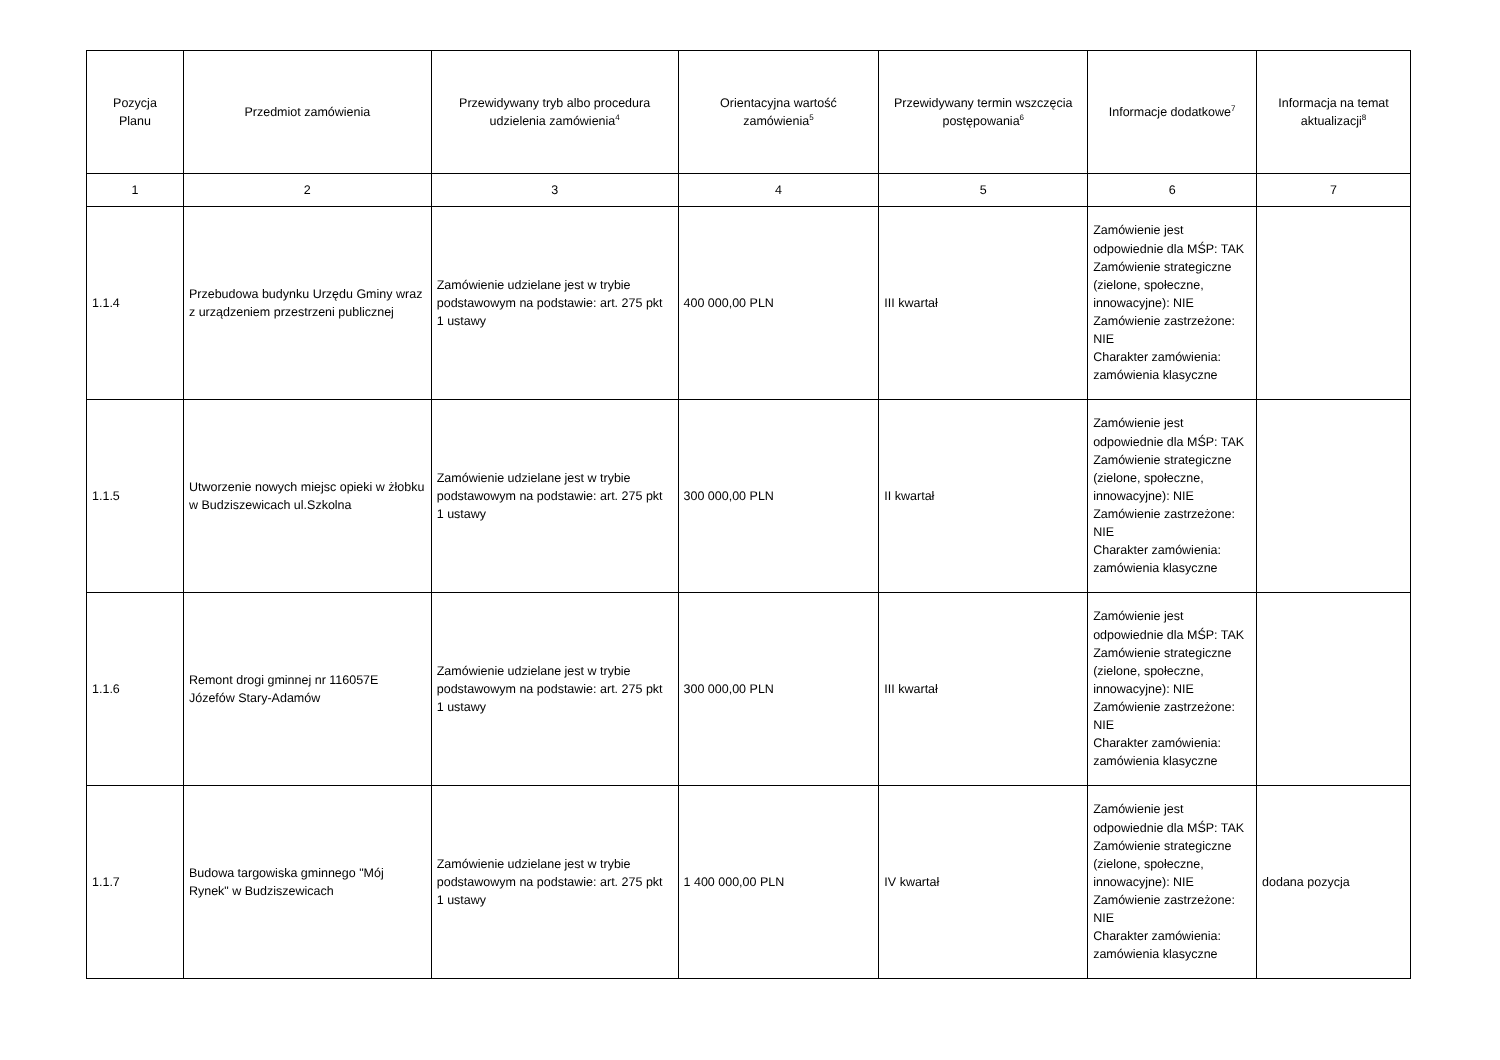| Pozycja Planu | Przedmiot zamówienia | Przewidywany tryb albo procedura udzielenia zamówienia<sup>4</sup> | Orientacyjna wartość zamówienia<sup>5</sup> | Przewidywany termin wszczęcia postępowania<sup>6</sup> | Informacje dodatkowe<sup>7</sup> | Informacja na temat aktualizacji<sup>8</sup> |
| --- | --- | --- | --- | --- | --- | --- |
| 1 | 2 | 3 | 4 | 5 | 6 | 7 |
| 1.1.4 | Przebudowa budynku Urzędu Gminy wraz z urządzeniem przestrzeni publicznej | Zamówienie udzielane jest w trybie podstawowym na podstawie: art. 275 pkt 1 ustawy | 400 000,00 PLN | III kwartał | Zamówienie jest odpowiednie dla MŚP: TAK Zamówienie strategiczne (zielone, społeczne, innowacyjne): NIE Zamówienie zastrzeżone: NIE Charakter zamówienia: zamówienia klasyczne | |
| 1.1.5 | Utworzenie nowych miejsc opieki w żłobku w Budziszewicach ul.Szkolna | Zamówienie udzielane jest w trybie podstawowym na podstawie: art. 275 pkt 1 ustawy | 300 000,00 PLN | II kwartał | Zamówienie jest odpowiednie dla MŚP: TAK Zamówienie strategiczne (zielone, społeczne, innowacyjne): NIE Zamówienie zastrzeżone: NIE Charakter zamówienia: zamówienia klasyczne | |
| 1.1.6 | Remont drogi gminnej nr 116057E Józefów Stary-Adamów | Zamówienie udzielane jest w trybie podstawowym na podstawie: art. 275 pkt 1 ustawy | 300 000,00 PLN | III kwartał | Zamówienie jest odpowiednie dla MŚP: TAK Zamówienie strategiczne (zielone, społeczne, innowacyjne): NIE Zamówienie zastrzeżone: NIE Charakter zamówienia: zamówienia klasyczne | |
| 1.1.7 | Budowa targowiska gminnego "Mój Rynek" w Budziszewicach | Zamówienie udzielane jest w trybie podstawowym na podstawie: art. 275 pkt 1 ustawy | 1 400 000,00 PLN | IV kwartał | Zamówienie jest odpowiednie dla MŚP: TAK Zamówienie strategiczne (zielone, społeczne, innowacyjne): NIE Zamówienie zastrzeżone: NIE Charakter zamówienia: zamówienia klasyczne | dodana pozycja |